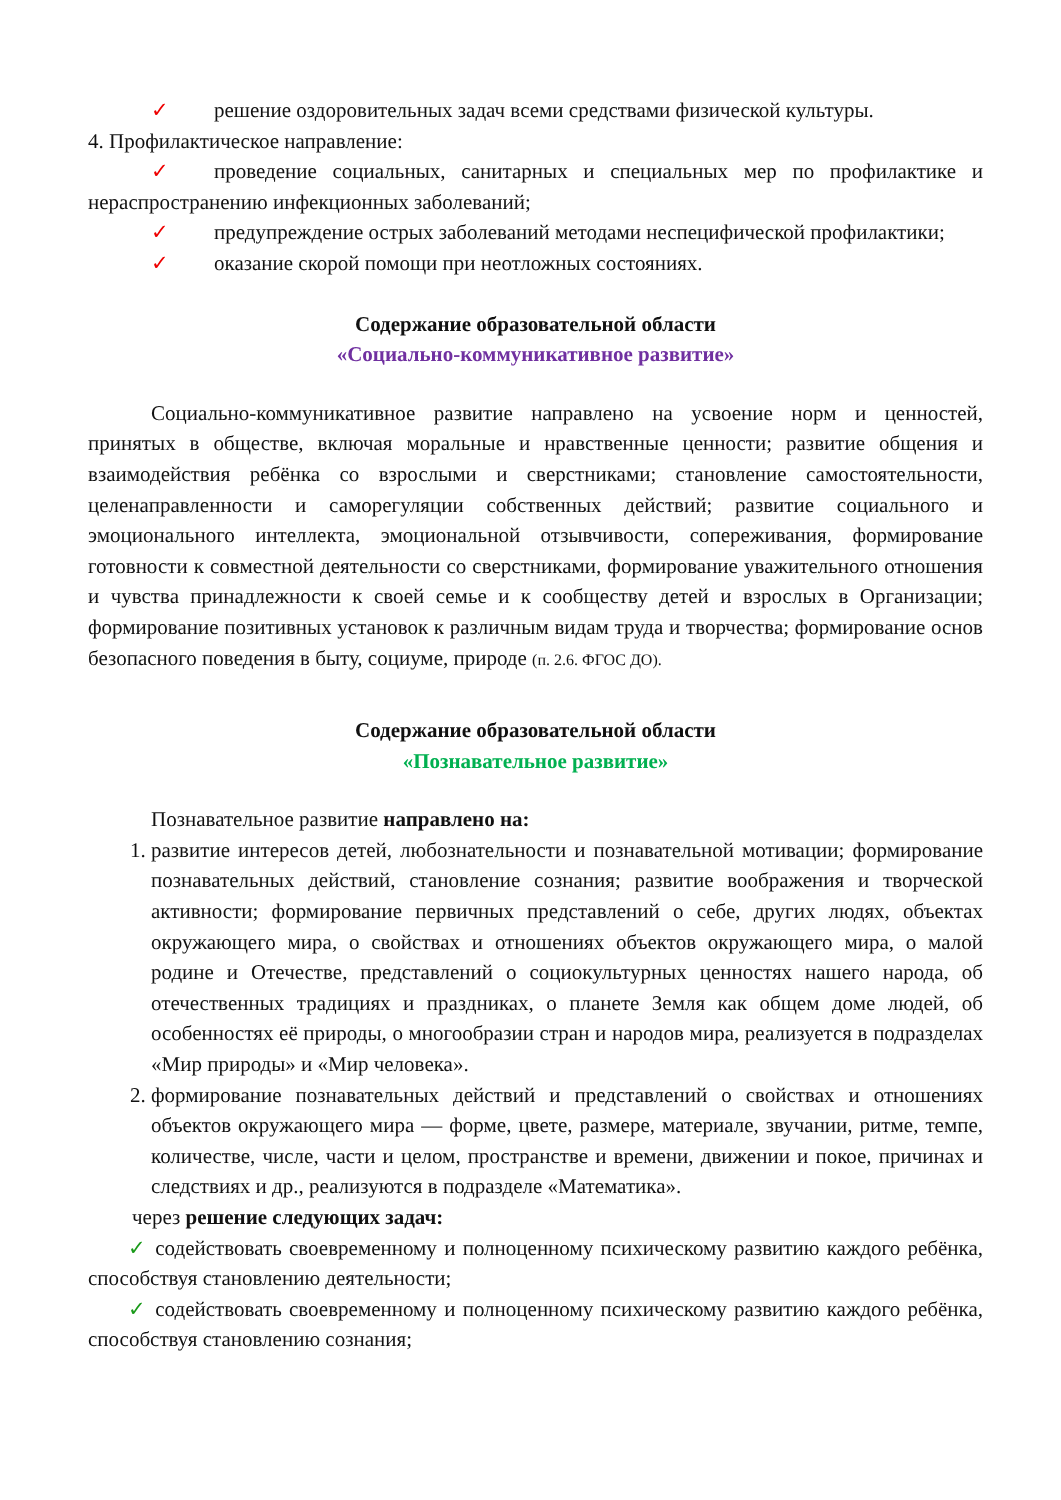✓ решение оздоровительных задач всеми средствами физической культуры.
4. Профилактическое направление:
✓ проведение социальных, санитарных и специальных мер по профилактике и нераспространению инфекционных заболеваний;
✓ предупреждение острых заболеваний методами неспецифической профилактики;
✓ оказание скорой помощи при неотложных состояниях.
Содержание образовательной области
«Социально-коммуникативное развитие»
Социально-коммуникативное развитие направлено на усвоение норм и ценностей, принятых в обществе, включая моральные и нравственные ценности; развитие общения и взаимодействия ребёнка со взрослыми и сверстниками; становление самостоятельности, целенаправленности и саморегуляции собственных действий; развитие социального и эмоционального интеллекта, эмоциональной отзывчивости, сопереживания, формирование готовности к совместной деятельности со сверстниками, формирование уважительного отношения и чувства принадлежности к своей семье и к сообществу детей и взрослых в Организации; формирование позитивных установок к различным видам труда и творчества; формирование основ безопасного поведения в быту, социуме, природе (п. 2.6. ФГОС ДО).
Содержание образовательной области
«Познавательное развитие»
Познавательное развитие направлено на:
1. развитие интересов детей, любознательности и познавательной мотивации; формирование познавательных действий, становление сознания; развитие воображения и творческой активности; формирование первичных представлений о себе, других людях, объектах окружающего мира, о свойствах и отношениях объектов окружающего мира, о малой родине и Отечестве, представлений о социокультурных ценностях нашего народа, об отечественных традициях и праздниках, о планете Земля как общем доме людей, об особенностях её природы, о многообразии стран и народов мира, реализуется в подразделах «Мир природы» и «Мир человека».
2. формирование познавательных действий и представлений о свойствах и отношениях объектов окружающего мира — форме, цвете, размере, материале, звучании, ритме, темпе, количестве, числе, части и целом, пространстве и времени, движении и покое, причинах и следствиях и др., реализуются в подразделе «Математика».
через решение следующих задач:
✓ содействовать своевременному и полноценному психическому развитию каждого ребёнка, способствуя становлению деятельности;
✓ содействовать своевременному и полноценному психическому развитию каждого ребёнка, способствуя становлению сознания;